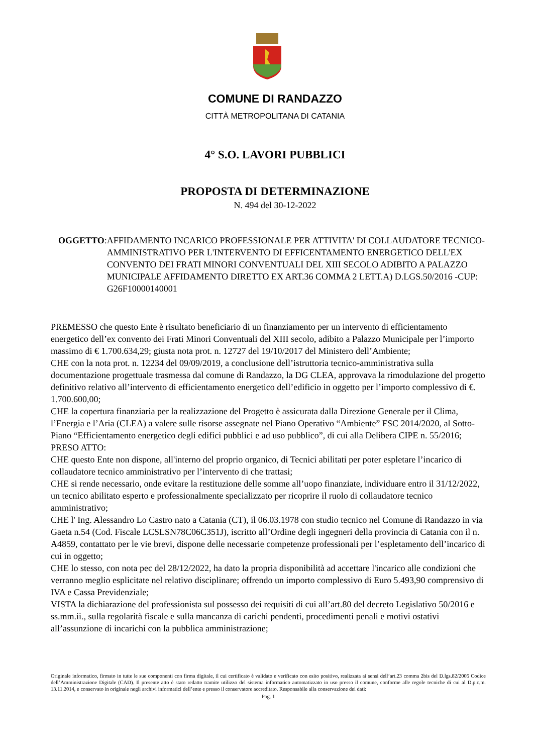COMUNE DI RANDAZZO
CITTÀ METROPOLITANA DI CATANIA
4° S.O. LAVORI PUBBLICI
PROPOSTA DI DETERMINAZIONE
N. 494 del 30-12-2022
OGGETTO: AFFIDAMENTO INCARICO PROFESSIONALE PER ATTIVITA' DI COLLAUDATORE TECNICO-AMMINISTRATIVO PER L'INTERVENTO DI EFFICENTAMENTO ENERGETICO DELL'EX CONVENTO DEI FRATI MINORI CONVENTUALI DEL XIII SECOLO ADIBITO A PALAZZO MUNICIPALE AFFIDAMENTO DIRETTO EX ART.36 COMMA 2 LETT.A) D.LGS.50/2016 -CUP: G26F10000140001
PREMESSO che questo Ente è risultato beneficiario di un finanziamento per un intervento di efficientamento energetico dell’ex convento dei Frati Minori Conventuali del XIII secolo, adibito a Palazzo Municipale per l’importo massimo di € 1.700.634,29; giusta nota prot. n. 12727 del 19/10/2017 del Ministero dell’Ambiente;
CHE con la nota prot. n. 12234 del 09/09/2019, a conclusione dell’istruttoria tecnico-amministrativa sulla documentazione progettuale trasmessa dal comune di Randazzo, la DG CLEA, approvava la rimodulazione del progetto definitivo relativo all’intervento di efficientamento energetico dell’edificio in oggetto per l’importo complessivo di €. 1.700.600,00;
CHE la copertura finanziaria per la realizzazione del Progetto è assicurata dalla Direzione Generale per il Clima, l’Energia e l’Aria (CLEA) a valere sulle risorse assegnate nel Piano Operativo “Ambiente” FSC 2014/2020, al Sotto-Piano “Efficientamento energetico degli edifici pubblici e ad uso pubblico”, di cui alla Delibera CIPE n. 55/2016;
PRESO ATTO:
CHE questo Ente non dispone, all'interno del proprio organico, di Tecnici abilitati per poter espletare l’incarico di collaudatore tecnico amministrativo per l’intervento di che trattasi;
CHE si rende necessario, onde evitare la restituzione delle somme all’uopo finanziate, individuare entro il 31/12/2022, un tecnico abilitato esperto e professionalmente specializzato per ricoprire il ruolo di collaudatore tecnico amministrativo;
CHE l' Ing. Alessandro Lo Castro nato a Catania (CT), il 06.03.1978 con studio tecnico nel Comune di Randazzo in via Gaeta n.54 (Cod. Fiscale LCSLSN78C06C351J), iscritto all’Ordine degli ingegneri della provincia di Catania con il n. A4859, contattato per le vie brevi, dispone delle necessarie competenze professionali per l’espletamento dell’incarico di cui in oggetto;
CHE lo stesso, con nota pec del 28/12/2022, ha dato la propria disponibilità ad accettare l'incarico alle condizioni che verranno meglio esplicitate nel relativo disciplinare; offrendo un importo complessivo di Euro 5.493,90 comprensivo di IVA e Cassa Previdenziale;
VISTA la dichiarazione del professionista sul possesso dei requisiti di cui all’art.80 del decreto Legislativo 50/2016 e ss.mm.ii., sulla regolarità fiscale e sulla mancanza di carichi pendenti, procedimenti penali e motivi ostativi all’assunzione di incarichi con la pubblica amministrazione;
Originale informatico, firmato in tutte le sue componenti con firma digitale, il cui certificato è validato e verificato con esito positivo, realizzata ai sensi dell’art.23 comma 2bis del D.lgs.82/2005 Codice dell’Amministrazione Digitale (CAD). Il presente atto è stato redatto tramite utilizzo del sistema informatico automatizzato in uso presso il comune, conforme alle regole tecniche di cui al D.p.c.m. 13.11.2014, e conservato in originale negli archivi informatici dell’ente e presso il conservatore accreditato. Responsabile alla conservazione dei dati:
Pag. 1